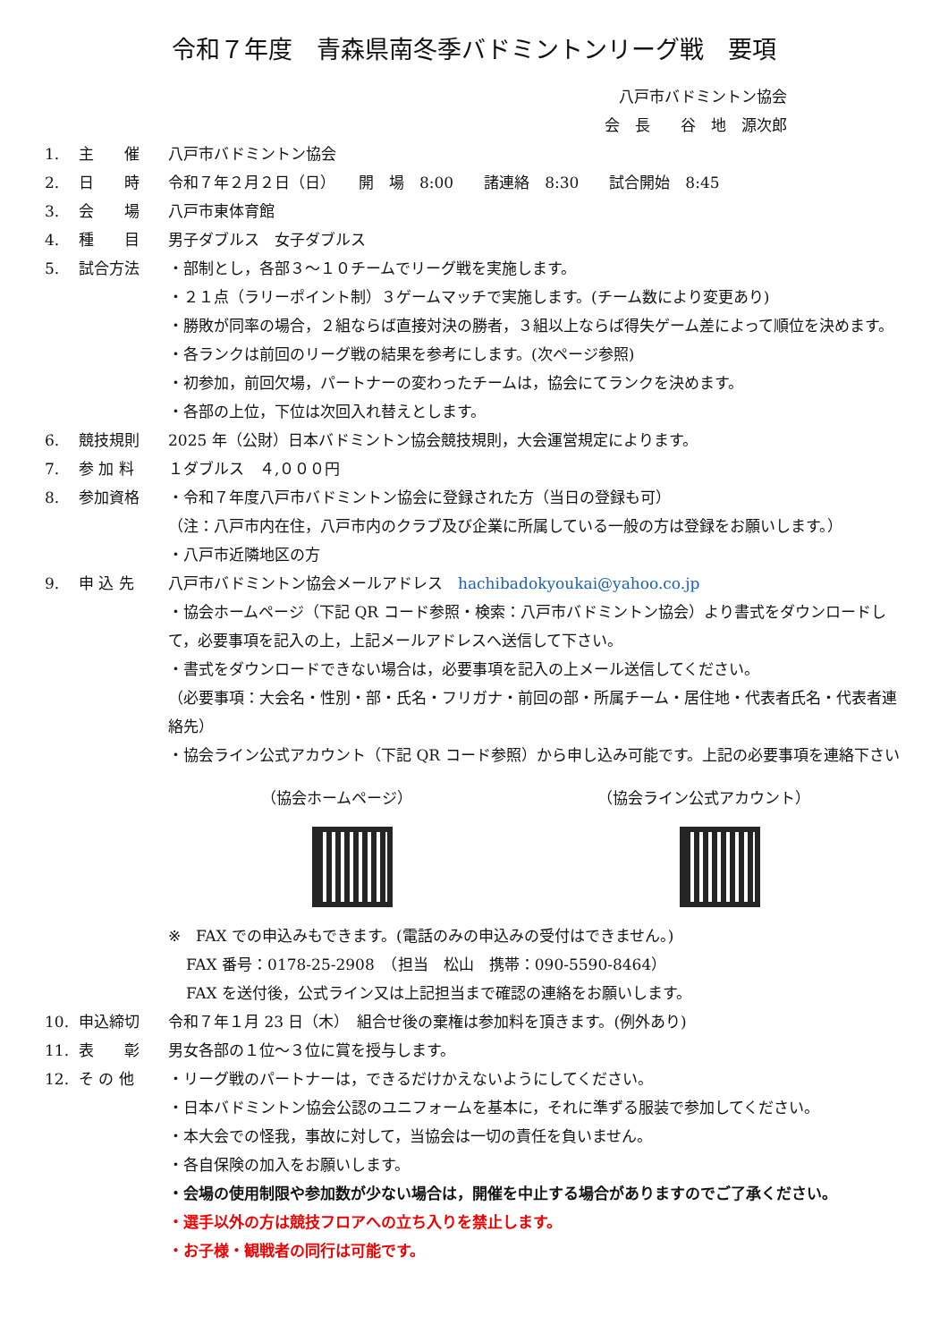令和７年度　青森県南冬季バドミントンリーグ戦　要項
八戸市バドミントン協会
会　長　　谷　地　源次郎
1. 主　　催 八戸市バドミントン協会
2. 日　　時 令和７年２月２日（日）　　開　場　8:00　　諸連絡　8:30　　試合開始　8:45
3. 会　　場 八戸市東体育館
4. 種　　目 男子ダブルス　女子ダブルス
5. 試合方法 ・部制とし，各部３～１０チームでリーグ戦を実施します。
・２１点（ラリーポイント制）３ゲームマッチで実施します。(チーム数により変更あり)
・勝敗が同率の場合，２組ならば直接対決の勝者，３組以上ならば得失ゲーム差によって順位を決めます。
・各ランクは前回のリーグ戦の結果を参考にします。(次ページ参照)
・初参加，前回欠場，パートナーの変わったチームは，協会にてランクを決めます。
・各部の上位，下位は次回入れ替えとします。
6. 競技規則 2025 年（公財）日本バドミントン協会競技規則，大会運営規定によります。
7. 参 加 料 １ダブルス　４,０００円
8. 参加資格 ・令和７年度八戸市バドミントン協会に登録された方（当日の登録も可）
（注：八戸市内在住，八戸市内のクラブ及び企業に所属している一般の方は登録をお願いします。）
・八戸市近隣地区の方
9. 申 込 先 八戸市バドミントン協会メールアドレス　hachibadokyoukai@yahoo.co.jp
・協会ホームページ（下記 QR コード参照・検索：八戸市バドミントン協会）より書式をダウンロードして，必要事項を記入の上，上記メールアドレスへ送信して下さい。
・書式をダウンロードできない場合は，必要事項を記入の上メール送信してください。
（必要事項：大会名・性別・部・氏名・フリガナ・前回の部・所属チーム・居住地・代表者氏名・代表者連絡先）
・協会ライン公式アカウント（下記 QR コード参照）から申し込み可能です。上記の必要事項を連絡下さい
（協会ホームページ） （協会ライン公式アカウント）
※　FAX での申込みもできます。(電話のみの申込みの受付はできません。)
FAX 番号：0178-25-2908　（担当　松山　携帯：090-5590-8464）
FAX を送付後，公式ライン又は上記担当まで確認の連絡をお願いします。
10. 申込締切 令和７年１月 23 日（木）　組合せ後の棄権は参加料を頂きます。(例外あり)
11. 表　　彰 男女各部の１位～３位に賞を授与します。
12. そ の 他 ・リーグ戦のパートナーは，できるだけかえないようにしてください。
・日本バドミントン協会公認のユニフォームを基本に，それに準ずる服装で参加してください。
・本大会での怪我，事故に対して，当協会は一切の責任を負いません。
・各自保険の加入をお願いします。
・会場の使用制限や参加数が少ない場合は，開催を中止する場合がありますのでご了承ください。
・選手以外の方は競技フロアへの立ち入りを禁止します。
・お子様・観戦者の同行は可能です。